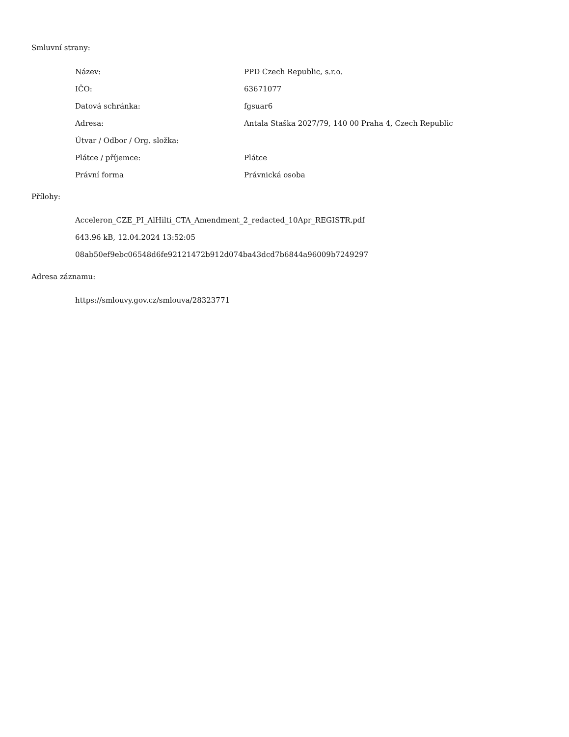Smluvní strany:
| Název: | PPD Czech Republic, s.r.o. |
| IČO: | 63671077 |
| Datová schránka: | fgsuar6 |
| Adresa: | Antala Staška 2027/79, 140 00 Praha 4, Czech Republic |
| Útvar / Odbor / Org. složka: | |
| Plátce / příjemce: | Plátce |
| Právní forma | Právnická osoba |
Přílohy:
Acceleron_CZE_PI_AlHilti_CTA_Amendment_2_redacted_10Apr_REGISTR.pdf
643.96 kB, 12.04.2024 13:52:05
08ab50ef9ebc06548d6fe92121472b912d074ba43dcd7b6844a96009b7249297
Adresa záznamu:
https://smlouvy.gov.cz/smlouva/28323771